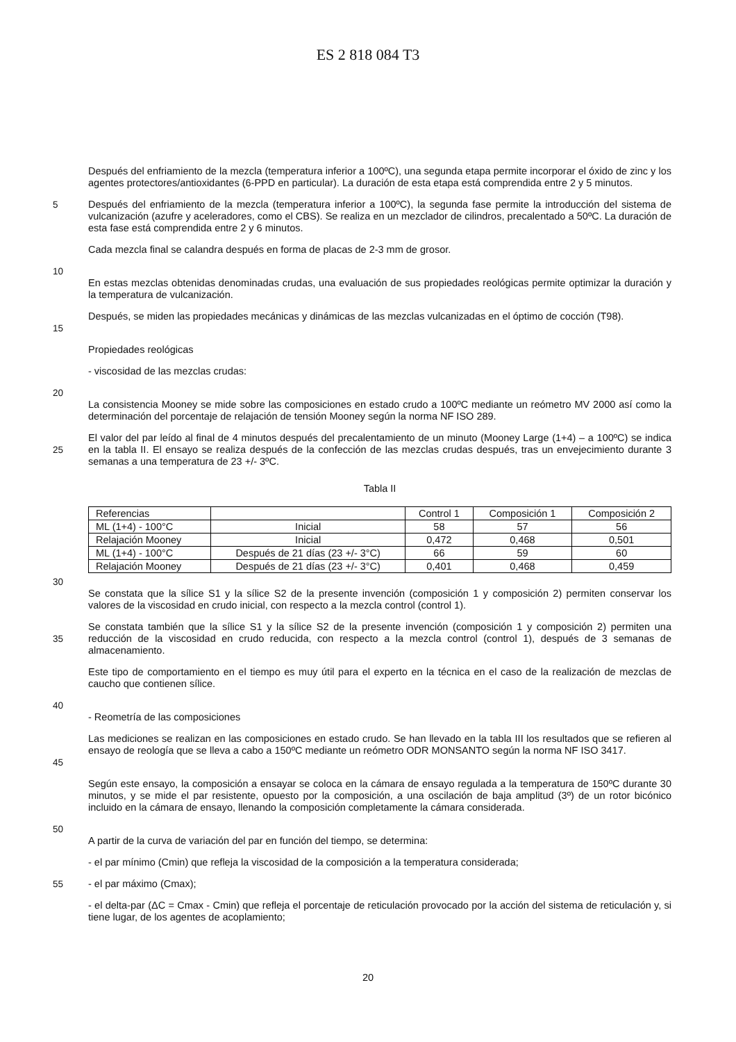ES 2 818 084 T3
Después del enfriamiento de la mezcla (temperatura inferior a 100ºC), una segunda etapa permite incorporar el óxido de zinc y los agentes protectores/antioxidantes (6-PPD en particular). La duración de esta etapa está comprendida entre 2 y 5 minutos.
5 Después del enfriamiento de la mezcla (temperatura inferior a 100ºC), la segunda fase permite la introducción del sistema de vulcanización (azufre y aceleradores, como el CBS). Se realiza en un mezclador de cilindros, precalentado a 50ºC. La duración de esta fase está comprendida entre 2 y 6 minutos.
Cada mezcla final se calandra después en forma de placas de 2-3 mm de grosor.
10
En estas mezclas obtenidas denominadas crudas, una evaluación de sus propiedades reológicas permite optimizar la duración y la temperatura de vulcanización.
15 Después, se miden las propiedades mecánicas y dinámicas de las mezclas vulcanizadas en el óptimo de cocción (T98).
Propiedades reológicas
- viscosidad de las mezclas crudas:
20
La consistencia Mooney se mide sobre las composiciones en estado crudo a 100ºC mediante un reómetro MV 2000 así como la determinación del porcentaje de relajación de tensión Mooney según la norma NF ISO 289.
25 El valor del par leído al final de 4 minutos después del precalentamiento de un minuto (Mooney Large (1+4) – a 100ºC) se indica en la tabla II. El ensayo se realiza después de la confección de las mezclas crudas después, tras un envejecimiento durante 3 semanas a una temperatura de 23 +/- 3ºC.
Tabla II
| Referencias | | Control 1 | Composición 1 | Composición 2 |
| ML (1+4) - 100°C | Inicial | 58 | 57 | 56 |
| Relajación Mooney | Inicial | 0,472 | 0,468 | 0,501 |
| ML (1+4) - 100°C | Después de 21 días (23 +/- 3°C) | 66 | 59 | 60 |
| Relajación Mooney | Después de 21 días (23 +/- 3°C) | 0,401 | 0,468 | 0,459 |
30
Se constata que la sílice S1 y la sílice S2 de la presente invención (composición 1 y composición 2) permiten conservar los valores de la viscosidad en crudo inicial, con respecto a la mezcla control (control 1).
35 Se constata también que la sílice S1 y la sílice S2 de la presente invención (composición 1 y composición 2) permiten una reducción de la viscosidad en crudo reducida, con respecto a la mezcla control (control 1), después de 3 semanas de almacenamiento.
Este tipo de comportamiento en el tiempo es muy útil para el experto en la técnica en el caso de la realización de mezclas de caucho que contienen sílice.
40
- Reometría de las composiciones
45 Las mediciones se realizan en las composiciones en estado crudo. Se han llevado en la tabla III los resultados que se refieren al ensayo de reología que se lleva a cabo a 150ºC mediante un reómetro ODR MONSANTO según la norma NF ISO 3417.
Según este ensayo, la composición a ensayar se coloca en la cámara de ensayo regulada a la temperatura de 150ºC durante 30 minutos, y se mide el par resistente, opuesto por la composición, a una oscilación de baja amplitud (3º) de un rotor bicónico incluido en la cámara de ensayo, llenando la composición completamente la cámara considerada.
50
A partir de la curva de variación del par en función del tiempo, se determina:
- el par mínimo (Cmin) que refleja la viscosidad de la composición a la temperatura considerada;
55 - el par máximo (Cmax);
- el delta-par (ΔC = Cmax - Cmin) que refleja el porcentaje de reticulación provocado por la acción del sistema de reticulación y, si tiene lugar, de los agentes de acoplamiento;
20